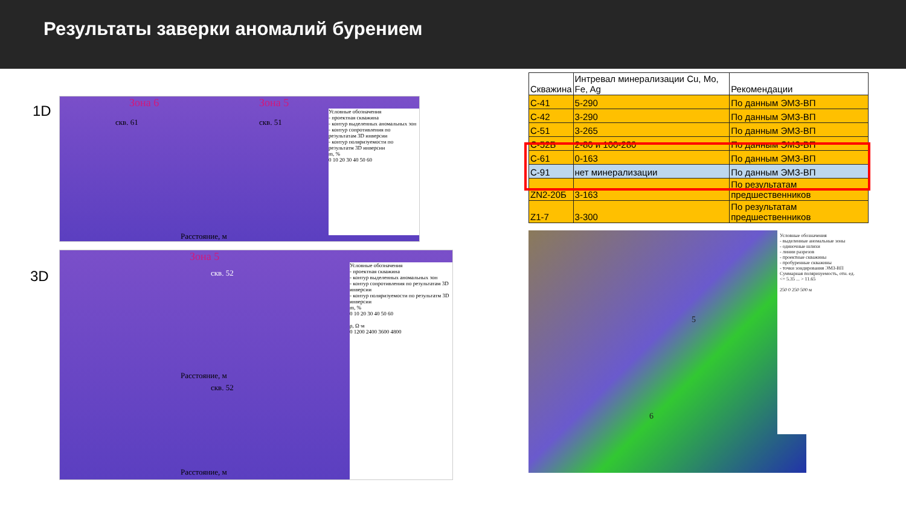Результаты заверки аномалий бурением
1D
Зона 6 Зона 5
скв. 61 скв. 51
Условные обозначения
- проектная скважина
- контур выделенных аномальных зон
- контур сопротивления по результатам 3D инверсии
- контур поляризуемости по результатм 3D инверсии
m, %
0 10 20 30 40 50 60
Расстояние, м
3D
Зона 5
скв. 52
Условные обозначения
- проектная скважина
- контур выделенных аномальных зон
- контур сопротивления по результатам 3D инверсии
- контур поляризуемости по результатм 3D инверсии
m, %
0 10 20 30 40 50 60
ρ, Ω·м
0 1200 2400 3600 4800
Расстояние, м
скв. 52
Расстояние, м
| Скважина | Интревал минерализации Cu, Mo, Fe, Ag | Рекомендации |
| --- | --- | --- |
| C-41 | 5-290 | По данным ЭМЗ-ВП |
| C-42 | 3-290 | По данным ЭМЗ-ВП |
| C-51 | 3-265 | По данным ЭМЗ-ВП |
| C-52Б | 2-80 и 100-280 | По данным ЭМЗ-ВП |
| C-61 | 0-163 | По данным ЭМЗ-ВП |
| C-91 | нет минерализации | По данным ЭМЗ-ВП |
| ZN2-20Б | 3-163 | По результатам предшественников |
| Z1-7 | 3-300 | По результатам предшественников |
Условные обозначения
- выделенные аномальные зоны
- одиночные шлихи
- линии разрезов
- проектные скважины
- пробуренные скважины
- точки зондирования ЭМЗ-ВП
Суммарная поляризуемость, отн. ед.
<= 5.35 ... > 11.65
250 0 250 500 м
5
6